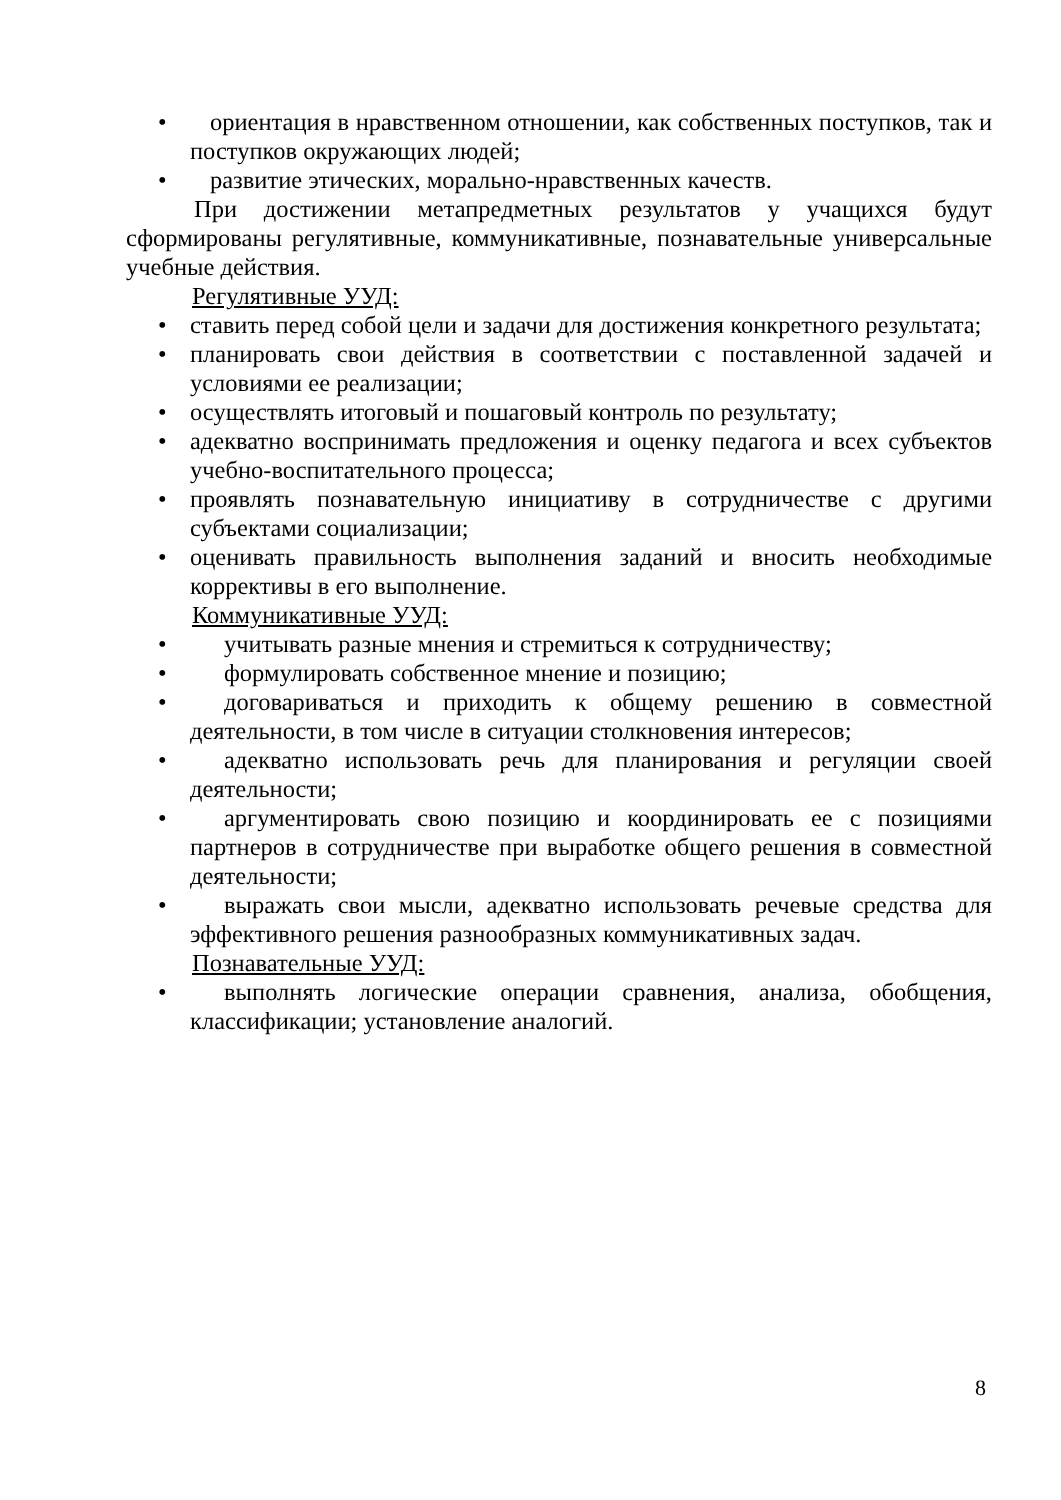• ориентация в нравственном отношении, как собственных поступков, так и поступков окружающих людей;
• развитие этических, морально-нравственных качеств.
При достижении метапредметных результатов у учащихся будут сформированы регулятивные, коммуникативные, познавательные универсальные учебные действия.
Регулятивные УУД:
• ставить перед собой цели и задачи для достижения конкретного результата;
• планировать свои действия в соответствии с поставленной задачей и условиями ее реализации;
• осуществлять итоговый и пошаговый контроль по результату;
• адекватно воспринимать предложения и оценку педагога и всех субъектов учебно-воспитательного процесса;
• проявлять познавательную инициативу в сотрудничестве с другими субъектами социализации;
• оценивать правильность выполнения заданий и вносить необходимые коррективы в его выполнение.
Коммуникативные УУД:
• учитывать разные мнения и стремиться к сотрудничеству;
• формулировать собственное мнение и позицию;
• договариваться и приходить к общему решению в совместной деятельности, в том числе в ситуации столкновения интересов;
• адекватно использовать речь для планирования и регуляции своей деятельности;
• аргументировать свою позицию и координировать ее с позициями партнеров в сотрудничестве при выработке общего решения в совместной деятельности;
• выражать свои мысли, адекватно использовать речевые средства для эффективного решения разнообразных коммуникативных задач.
Познавательные УУД:
• выполнять логические операции сравнения, анализа, обобщения, классификации; установление аналогий.
8